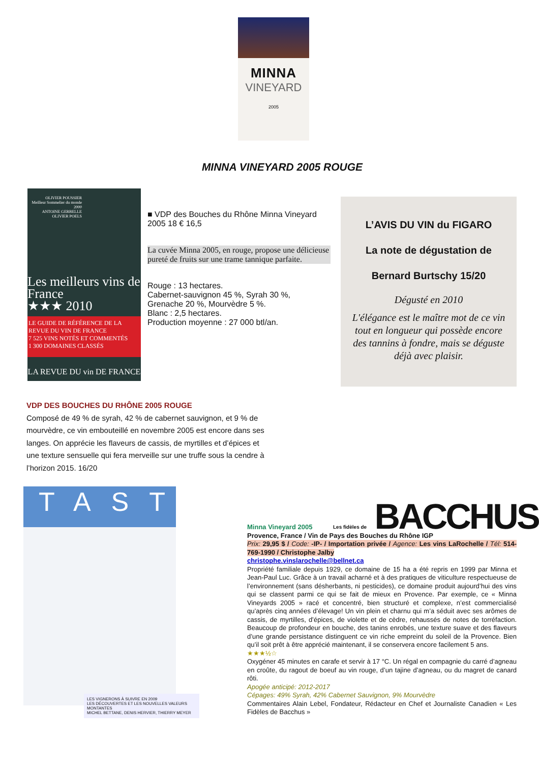MINNA
VINEYARD
2005
MINNA VINEYARD 2005 ROUGE
OLIVIER POUSSIER
Meilleur Sommelier du monde 2000
ANTOINE GERBELLE
OLIVIER POELS
Les meilleurs vins de France
★★★ 2010
LE GUIDE DE RÉFÉRENCE DE LA REVUE DU VIN DE FRANCE
7 525 VINS NOTÉS ET COMMENTÉS
1 300 DOMAINES CLASSÉS
LA REVUE DU vin DE FRANCE
■ VDP des Bouches du Rhône Minna Vineyard 2005 18 € 16,5
La cuvée Minna 2005, en rouge, propose une délicieuse pureté de fruits sur une trame tannique parfaite.
Rouge : 13 hectares.
Cabernet-sauvignon 45 %, Syrah 30 %,
Grenache 20 %, Mourvèdre 5 %.
Blanc : 2,5 hectares.
Production moyenne : 27 000 btl/an.
L’AVIS DU VIN du FIGARO
La note de dégustation de
Bernard Burtschy 15/20
Dégusté en 2010
L'élégance est le maître mot de ce vin tout en longueur qui possède encore des tannins à fondre, mais se déguste déjà avec plaisir.
VDP DES BOUCHES DU RHÔNE 2005 ROUGE
Composé de 49 % de syrah, 42 % de cabernet sauvignon, et 9 % de mourvèdre, ce vin embouteillé en novembre 2005 est encore dans ses langes. On apprécie les flaveurs de cassis, de myrtilles et d’épices et une texture sensuelle qui fera merveille sur une truffe sous la cendre à l’horizon 2015. 16/20
TAST
LES VIGNERONS À SUIVRE EN 2009
LES DÉCOUVERTES ET LES NOUVELLES VALEURS MONTANTES
MICHEL BETTANE, DENIS HERVIER, THIERRY MEYER
Les fidèles de BACCHUS
Minna Vineyard 2005
Provence, France / Vin de Pays des Bouches du Rhône IGP
Prix: 29,95 $ / Code: -IP- / Importation privée / Agence: Les vins LaRochelle / Tél: 514-769-1990 / Christophe Jalby
christophe.vinslarochelle@bellnet.ca
Propriété familiale depuis 1929, ce domaine de 15 ha a été repris en 1999 par Minna et Jean-Paul Luc. Grâce à un travail acharné et à des pratiques de viticulture respectueuse de l’environnement (sans désherbants, ni pesticides), ce domaine produit aujourd’hui des vins qui se classent parmi ce qui se fait de mieux en Provence. Par exemple, ce « Minna Vineyards 2005 » racé et concentré, bien structuré et complexe, n’est commercialisé qu’après cinq années d’élevage! Un vin plein et charnu qui m’a séduit avec ses arômes de cassis, de myrtilles, d’épices, de violette et de cèdre, rehaussés de notes de torréfaction. Beaucoup de profondeur en bouche, des tanins enrobés, une texture suave et des flaveurs d’une grande persistance distinguent ce vin riche empreint du soleil de la Provence. Bien qu’il soit prêt à être apprécié maintenant, il se conservera encore facilement 5 ans.
★★★½☆
Oxygéner 45 minutes en carafe et servir à 17 °C. Un régal en compagnie du carré d’agneau en croûte, du ragout de boeuf au vin rouge, d’un tajine d’agneau, ou du magret de canard rôti.
Apogée anticipé: 2012-2017
Cépages: 49% Syrah, 42% Cabernet Sauvignon, 9% Mourvèdre
Commentaires Alain Lebel, Fondateur, Rédacteur en Chef et Journaliste Canadien « Les Fidèles de Bacchus »